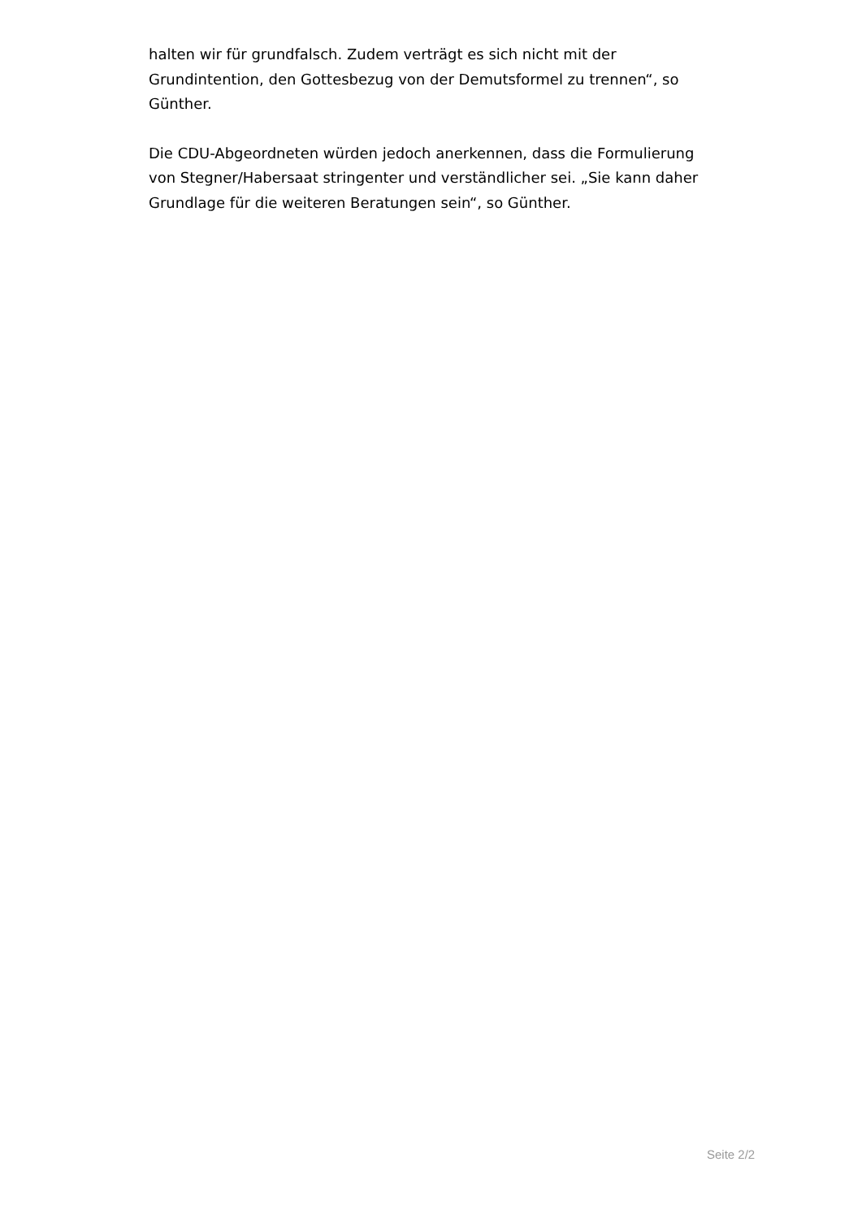halten wir für grundfalsch. Zudem verträgt es sich nicht mit der Grundintention, den Gottesbezug von der Demutsformel zu trennen“, so Günther.
Die CDU-Abgeordneten würden jedoch anerkennen, dass die Formulierung von Stegner/Habersaat stringenter und verständlicher sei. „Sie kann daher Grundlage für die weiteren Beratungen sein“, so Günther.
Seite 2/2